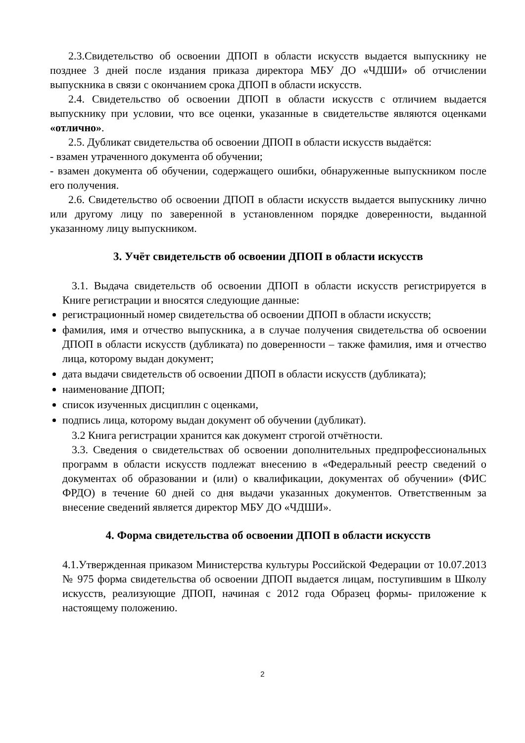2.3.Свидетельство об освоении ДПОП в области искусств выдается выпускнику не позднее 3 дней после издания приказа директора МБУ ДО «ЧДШИ» об отчислении выпускника в связи с окончанием срока ДПОП в области искусств.
2.4. Свидетельство об освоении ДПОП в области искусств с отличием выдается выпускнику при условии, что все оценки, указанные в свидетельстве являются оценками «отлично».
2.5. Дубликат свидетельства об освоении ДПОП в области искусств выдаётся:
- взамен утраченного документа об обучении;
- взамен документа об обучении, содержащего ошибки, обнаруженные выпускником после его получения.
2.6. Свидетельство об освоении ДПОП в области искусств выдается выпускнику лично или другому лицу по заверенной в установленном порядке доверенности, выданной указанному лицу выпускником.
3. Учёт свидетельств об освоении ДПОП в области искусств
3.1. Выдача свидетельств об освоении ДПОП в области искусств регистрируется в Книге регистрации и вносятся следующие данные:
регистрационный номер свидетельства об освоении ДПОП в области искусств;
фамилия, имя и отчество выпускника, а в случае получения свидетельства об освоении ДПОП в области искусств (дубликата) по доверенности – также фамилия, имя и отчество лица, которому выдан документ;
дата выдачи свидетельств об освоении ДПОП в области искусств (дубликата);
наименование ДПОП;
список изученных дисциплин с оценками,
подпись лица, которому выдан документ об обучении (дубликат).
3.2 Книга регистрации хранится как документ строгой отчётности.
3.3. Сведения о свидетельствах об освоении дополнительных предпрофессиональных программ в области искусств подлежат внесению в «Федеральный реестр сведений о документах об образовании и (или) о квалификации, документах об обучении» (ФИС ФРДО) в течение 60 дней со дня выдачи указанных документов. Ответственным за внесение сведений является директор МБУ ДО «ЧДШИ».
4. Форма свидетельства об освоении ДПОП в области искусств
4.1.Утвержденная приказом Министерства культуры Российской Федерации от 10.07.2013 № 975 форма свидетельства об освоении ДПОП выдается лицам, поступившим в Школу искусств, реализующие ДПОП, начиная с 2012 года Образец формы- приложение к настоящему положению.
2